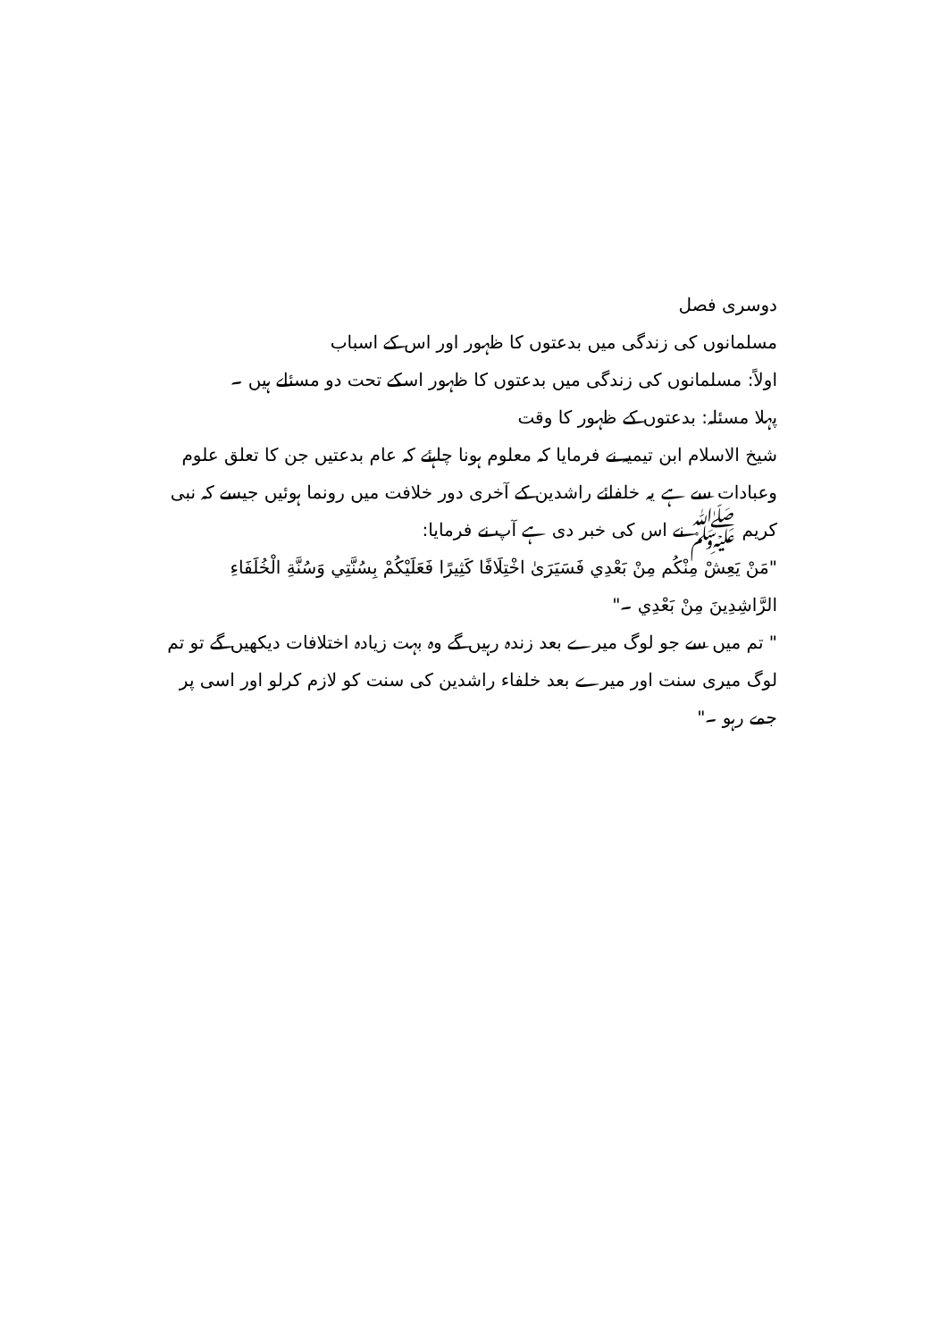دوسری فصل
مسلمانوں کی زندگی میں بدعتوں کا ظہور اور اس کے اسباب
اولاً: مسلمانوں کی زندگی میں بدعتوں کا ظہور اسکے تحت دو مسئلے ہیں ۔
پہلا مسئلہ: بدعتوں کے ظہور کا وقت
شیخ الاسلام ابن تیمیہ نے فرمایا کہ معلوم ہونا چاہئے کہ عام بدعتیں جن کا تعلق علوم وعبادات سے ہے یہ خلفائے راشدین کے آخری دور خلافت میں رونما ہوئیں جیسے کہ نبی کریم ﷺ نے اس کی خبر دی ہے آپ نے فرمایا:
"مَنْ يَعِشْ مِنْكُم مِنْ بَعْدِي فَسَيَرَىٰ اخْتِلَافًا كَثِيرًا فَعَلَيْكُمْ بِسُنَّتِي وَسُنَّةِ الْخُلَفَاءِ الرَّاشِدِينَ مِنْ بَعْدِي ۔"
" تم میں سے جو لوگ میرے بعد زندہ رہیں گے وہ بہت زیادہ اختلافات دیکھیں گے تو تم لوگ میری سنت اور میرے بعد خلفاء راشدین کی سنت کو لازم کرلو اور اسی پر جمے رہو ۔"